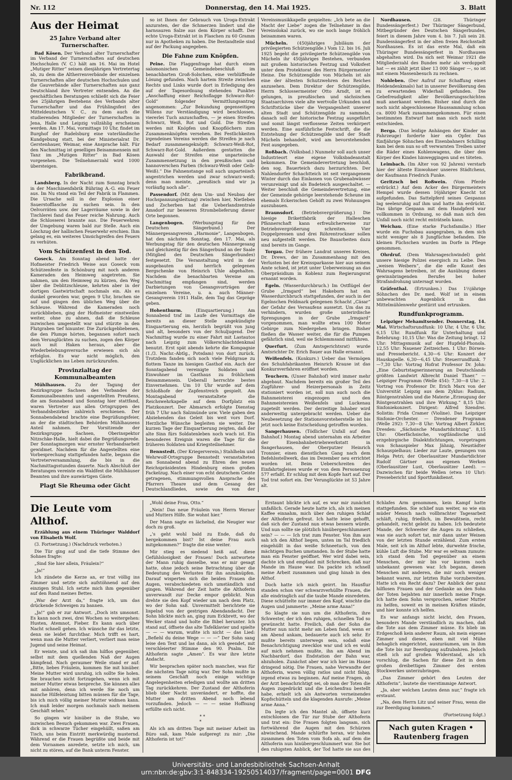Nr. 112 Donnerstag, den 14. Mai 1925. 3. Blatt
Aus der Heimat
25 Jahre Verband alter Turnerschafter.
Bad Kösen. Der Verband alter Turnerschafter im Verband der Turnerschaften auf deutschen Hochschulen (V. C.) hält am 16. Mai im Hotel „Mutiger Ritter“ seinen diesjährigen Vertretertag ab, zu dem die Altherrenverbände der einzelnen Turnerschaften aller deutschen Hochschulen und die Gauverbände aller Turnerschaften aus ganz Deutschland ihre Vertreter entsenden. An die geschäftlichen Beratungen schließt sich die Feier des 25jährigen Bestehens des Verbands alter Turnerschafter und das Frühlingsfest des Mitteldeutschen V. C., zu dem auch die studierenden Mitglieder der Turnerschaften in Jena, Halle und Leipzig vollzählig erscheinen werden. Am 17. Mai, vormittags 10 Uhr, findet im Burghof der Rudelsburg eine vaterländische Kundgebung statt, bei der Ministerialrat Dr. Gerstenhauer, Weimar, eine Ansprache hält. Für den Nachmittag ist geselliges Beisammensein mit Tanz im „Mutigen Ritter“ in Bad Kösen vorgesehen. Die Teilnehmerzahl wird 1000 übersteigen.
Fabrikbrand.
Landsberg. In der Nacht zum Sonntag brach in der Maschinenfabrik Bühring A.-G. ein Feuer aus. Im Nu stand ein Teil der Fabrik in Flammen. Die Ursache soll in der Explosion einer Sauerstofflasche zu suchen sein. In den Oelvorräten usw. der Lagerräume sowie in der Tischlerei fand das Feuer reiche Nahrung. Auch die Schlosserei brannte aus. Die Feuerwehren der Umgebung waren bald zur Stelle. Auch ein Löschzug der hallischen Feuerwehr erschien. Ihm gelang es, ein weiteres Umsichgreifen des Feuers zu verhüten.
Vom Schützenfest in den Tod.
Goseck. Am Sonntag abend hatte der Hofmeister Friedrich Weise aus Goseck vom Schützenfeste in Schönburg mit noch anderen Kameraden den Heimweg angetreten. Sie nahmen, um den Heimweg zu kürzen, den Weg über die Deblitzschleuse, kehrten aber in der dortigen Gastwirtschaft nochmals ein. Als es dunkel geworden war, gegen 9 Uhr, brachen sie auf und gingen den üblichen Weg über die Schleuse. Während die Kameraden noch zurückblieben, ging der Hofmeister einstweilen weiter, ohne zu ahnen, daß die Schleuse inzwischen umgestellt war und stürzte in den Flutgraben tief hinunter. Die Zurückgebliebenen, die den Plumps hörten, begannen sofort nach dem Verunglückten zu suchen, zogen den Körper auch mit Haken heraus, aber die Wiederbelebungsversuche erwiesen sich als erfolglos. Es war nicht möglich, den Unglücklichen ins Leben zurückzurufen.
Provinzialtag der Kommunalbeamten
Mühlhausen. Zu der Tagung der Bezirksgruppe Sachsen des Verbandes der Kommunalbeamten und -angestellten Preußens, die am Sonnabend und Sonntag hier stattfand, waren Vertreter aus allen Ortsgruppen des Verbandsbezirkes zahlreich erschienen. Der Sonnabendabend brachte eine Begrüßungsfeier, an der die städtischen Behörden Mühlhausens Anteil nahmen. Der Vorsitzende der Bezirksgruppe Sachsen, Oberinspektor Nitzschke-Halle, hielt dabei die Begrüßungsrede. Der Sonntagmorgen war ernster Verbandsarbeit gewidmet. Nachdem für die Angestellten eine Vorbesprechung stattgefunden hatte, begann die Vertreterversammlung, die bis in die Nachmittagsstunden dauerte. Nach Abschluß der Beratungen vereinte ein Waldfest die Mühlhäuser Beamten und ihre auswärtigen Gäste.
Plagt Sie Rheuma oder Gicht
so ist Ihnen der Gebrauch von Uroga-Extrakt anzuraten, der die Schmerzen lindert und die harnsauren Salze aus dem Körper schafft. Der echte Uroga-Extrakt ist in Flaschen zu 60 Gramm nur in Apotheken zu haben. Die Bestandteile sind auf der Packung angegeben.
Die Fahne zum Knöpfen.
Peine. Die Flaggenfrage hat durch einen salomonischen Gemeindebeschluß im benachbarten Groß-Solschen, eine verblüffende Lösung gefunden. Nach hartem Streite zwischen Rechts und Links wurde dort in Erledigung des auf der Tagesordnung stehenden Punktes „Anschaffung einer Reichsflagge Schwarz-Rot-Gold“ folgender Vermittlungsantrag angenommen: „Zur Bekundung gegenseitigen Willens zur Verständigung wird beschlossen, viererlei Tuch anzuschaffen, — je einen Streifen Schwarz, Weiß, Rot und Gold. Die Streifen werden mit Knöpfen und Knopflöchern zum Zusammenknöpfen versehen. Bei Festlichkeiten irgendeines Vereins werden die Streifen je nach Bedarf zusammengeknöpft: Schwarz-Weiß-Rot, Schwarz-Rot-Gold. Außerdem gestatten die Auswahl der Streifen eine unparteiische Zusammensetzung in den preußischen und hannoverschen Farben (Schwarz-Weiß oder Gelb-Weiß).“ Die Fahnenstange soll auch unparteiisch angestrichen werden und zwar schwarz-weiß; denn man meinte, „preußisch sind wir ja vorläufig noch alle“.
Passendorf. (Mit dem Um- und Neubau der Hochspannungsleitung) zwischen hier, Nietleben und Zscherben hat die Ueberlandzentrale Amsdorf zur besseren Strombelieferung dieser Orte begonnen.
Langenbogen. (Werbungstag für den Deutschen Sängerbund.) Der Männergesangverein „Harmonie“, Langenbogen, hat den nächsten Sonntag, den 17. Mai, als Werbungstag für den deutschen Männergesang und gleichzeitig für den Sängerbund an der Saale (Mitglied des Deutschen Sängerbundes) festgesetzt. Die Veranstaltung wird in der ausgebauten und herrlich gelegenen Bergschenke von Heinrich Uhle abgehalten. Nachdem die benachbarten Vereine am Nachmittag empfangen sind, werden Darbietungen von Gesangsvorträgen der einzelnen Vereine, u. a. auch Männer-Gesangverein 1911 Halle, dem Tag das Gepräge geben.
Hohenthurm. (Einquartierung.) Am Sonnabend traf im Laufe des Vormittags die bereits an dieser Stelle angekündigte Einquartierung ein, herzlich begrüßt von jung und alt, besonders von der Schuljugend. Der Nachmittag wurde zu einer Fahrt mit Lastautos nach Leipzig zum Völkerschlachtdenkmal benutzt. Erst spät abends kehrte die Kompagnie (1./3. Nachr.-Abtlg., Potsdam) von dort zurück. Trotzdem fanden sich noch viele Feldgraue zu flottem Tanze im hiesigen Gasthof ein. Auch der Sonntagabend vereinigte Soldaten und Einwohner im Gasthaus zu fröhlichem Beisammensein. Ueberall herrschte bestes Einvernehmen. Um 10 Uhr wurde auf dem Schloßhofe der Zapfenstreich gespielt. Am Montagabend veranstaltete die Reichswehrkapelle auf dem Dorfplatz ein Platzkonzert. Der Abmarsch erfolgte Dienstag früh 7 Uhr nach Salzmünde usw. Viele gaben den Abziehenden das Geleit bis weit vors Dorf. Herzliche Wünsche begleiten sie weiter. Die kurzen Tage der Einquartierung zeigten, daß der alte Sinn fürs Soldatenleben noch wach ist. Ein besonderes Ereignis waren die Tage für die früheren Soldaten und Kriegsteilnehmer.
Bennstedt. (Der Kriegerverein,) Stahlhelm und Wehrwolf-Ortsgruppe Bennstedt veranstalteten am Sonnabend abend zu Ehren des neuen Reichspräsidenten Hindenburg einen großen Fackelzug. Nach einer von echt deutschem Geiste getragenen, stimmungsvollen Ansprache des Pfarrers Theare und dem Gesang des Deutschlandliedes, sowie des von der Vereinsmusikkapelle gespielten: „Ich bete an die Macht der Liebe“ zogen die Teilnehmer in das Vereinslokal zurück, wo sie noch lange fröhlich beisammen waren.
Mücheln. (450jähriges Jubiläum der privilegierten Schützengilde.) Vom 12. bis 16. Juli 1925 begeht die privilegierte Schützengilde von Mücheln ihr 450jähriges Bestehen, verbunden mit großem historischen Festzug und Volksfest unter dem Protektorat des Herrn Bürgermeister Heine. Die Schützengilde von Mücheln ist als eine der ältesten Schutzwehren des Reiches anzusehen. Dem Direktor der Schützengilde, Herrn Schlossermeister Otto Arndt, ist es gelungen, in preußischen und sächsischen Staatsarchiven viele alte wertvolle Urkunden und Schriftstücke über die Vergangenheit unserer alten Stadt und Schützengilde zu sammeln, danach soll der historische Festzug ausgeführt und somit längst verflossene Zeiten verkörpert werden. Eine ausführliche Festschrift, die die Entstehung der Schützengilde und der Stadt Mücheln behandelt, wird am bevorstehenden Fest ausgegeben.
Roßbach. (Volksbad.) Nunmehr soll auch unser Industrieort eine eigene Volksbadeanstalt bekommen. Die Gemeindevertretung beschloß, den sog. Bauerteich dazu herzurichten. Der Nahlendorfer Schachtteich ist seit vergangenem Winter durch das Einlassen von Grubenabwässer verunreinigt und als Badeteich ausgeschaltet. — Weiter beschloß die Gemeindevertretung, eine der Gemeinde gehörige leerstehende Scheune im ehemals Eckerischen Gehöft zu zwei Wohnungen auszubauen.
Braunsdorf. (Betriebsvergrößerung.) Die hiesige Brikettfabrik der Halleschen Pfännerschaft kann erfreulicherweise zur Betriebsvergrößerung schreiten. Vier Doppelpressen und drei Röhrentrockner sollen neu aufgestellt werden. Die Bauarbeiten dazu sind bereits im Gange.
Torgau. Der frühere Landrat unseres Kreises, Dr. Drews, der im Zusammenhang mit den Verlusten bei der Kreissparkasse hier aus seinem Amte schied, ist jetzt unter Ueberweisung an das Oberpräsidium in Koblenz zum Regierungsrat ernannt worden.
Egeln. (Wasserdurchbruch.) Im Ostflügel der Grube „Irmgard“ bei Hakeborn hat ein Wasserdurchbruch stattgefunden, der auch in der Egelnschen Feldmark gelegenen Schacht „Cäsar“ der Gefahr des Versaufens aussetzt. Um das zu verhindern, wurden große unterirdische Sprengungen in der Grube „Irmgard“ vorgenommen, man wollte etwa 100 Meter Gebirge zum Niedergehen bringen. Bisher fließen die Wasser weiter, die für die Pumpen gefährlich sind, weil sie Schlemmsand mitführen.
Querfurt. (Zum Amtsgerichtsrat) wurde Amtsrichter Dr. Erich Bauer aus Halle ernannt.
Weißenfels. (Konkurs.) Ueber das Vermögen des Schuhfabrikanten Heinrich Krause ist das Konkursverfahren eröffnet worden.
Teuchern. (Unser Bahnhof) wird immer mehr abgebaut. Nachdem bereits ein großer Teil des Zugführer- und Heizerpersonals in Zeitz stationiert worden ist, soll nun auch noch die Bahnmeisterei eingezogen und den Bahnmeistereien Weißenfels und Luckenau zugeteilt werden. Der derzeitige Inhaber wird anderweitig untergebracht werden. Ueber die Neubesetzung der Stationsvorsteherstelle ist bis jetzt noch keine Entscheidung getroffen worden.
Sangerhausen. (Tödlicher Unfall auf dem Bahnhof.) Montag abend unternahm ein Arbeiter der Eisenbahnbetriebswerkstatt in Sangerhausen, der Oberputzer Heinrich Tronnier, einen dienstlichen Gang nach dem Befehlsstellwerk, das im Dezember neu errichtet worden ist. Beim Ueberschreiten des Einfahrtsgleises wurde er von dem Personenzug 577 erfaßt. Er schlug mit dem Kopfe hart auf. Der Tod trat sofort ein. Der Verunglückte ist 53 Jahre alt.
Nordhausen. (28. Thüringer Bundessängerfest.) Der Thüringer Sängerbund, Mitbegründer des Deutschen Sängerbundes, feiert in diesem Jahre vom 4. bis 7. Juli sein 28. Bundessängerfest in der alten freien Reichsstadt Nordhausen. Es ist das erste Mal, daß ein Thüringer Bundessängerfest in Nordhausen abgehalten wird. Da sich seit Weimar 1921 die Mitgliederzahl des Bundes mehr als verdoppelt hat — es zählt jetzt über 13 000 Sänger —, so ist mit einem Massenbesuch zu rechnen.
Nohleben. (Der Aufruf zur Schaffung eines Heldendenkmals) hat in unserer Bevölkerung den zu erwartenden Widerhall gefunden. Die Gebefreudigkeit aller Bevölkerungsschichten muß anerkannt werden. Bisher sind durch die noch nicht abgeschlossene Haussammlung schon ca. 8000 Mark zusammengekommen. Für einen bestimmten Entwurf hat man sich noch nicht entschieden.
Berga. (Das leidige Anhängen der Kinder an Fahrzeuge) forderte hier ein Opfer. Das fünfjährige Söhnchen des Eisenbahners Schilling kam bei dem nun so oft verwarnten Treiben unter die Räder eines Kohlenwagens, die über den Körper des Kindes hinweggingen und es töteten.
Leimbach. (Im Alter von 92 Jahren) verstarb hier der älteste Einwohner unseres Städtchens, der Kaufmann Friedrich Funke.
Geritzsch bei Roßwein. (Vom Pferde erdrückt.) Auf dem Acker des Bürgermeisters Hempel wurde dessen 16jähriger Knecht tot aufgefunden. Das Sattelpferd seines Gespanns lag seelenruhig auf ihm und hatte ihn erdrückt. Das übrige Gespann mit dem Handpferd war vollkommen in Ordnung, so daß man sich den Unfall noch nicht recht enträtseln kann.
Weichau. (Eine starke Fuchsfamilie.) Hier wurde ein Fuchsbau ausgegraben, in dem sich nicht weniger als 8 Jungfüchse befanden. Die kleinen Füchschen wurden im Dorfe in Pflege genommen.
Ohrdruf. (Dem Wahrsageschwindel) geht unsere hiesige Polizei energisch zu Leibe. Den „weisen Weibern“, die die edle Kunst des Wahrsagens betreiben, ist die Ausübung dieses gewinnbringenden Berufes bei hoher Strafandrohung untersagt worden.
Gräfenthal. (Ertrunken.) Das 1½jährige Söhnchen des Dr. med. Wolf ist in einem unbewachten Augenblick in das Mittelmühlenwehr gestürzt und ertrunken.
Rundfunkprogramm.
Leipziger Mehamitsender. Donnerstag, 14. Mai. Wirtschaftsrundfunk: 10 Uhr, 4 Uhr, 6 Uhr, 6,15 Uhr. Rundfunk für Unterhaltung und Belehrung: 10,15 Uhr: Was die Zeitung bringt. 12 Uhr: Mittagsmusik auf der Hupfeld-Phonola. 12,55 Uhr: Nauener Zeitzeichen. 1 Uhr: Börsen- und Pressebericht. 4,30—6 Uhr: Konzert der Hauskapelle. 6,30—6,45 Uhr: Steuerrundfunk. 7—7,30 Uhr: Vortrag Hofrat Professor Dr. John: „Eine Geburtstagserinnerung an Deutschlands größten Landwirt Albrecht Daniel Thaer.“ — Leipziger Programm (Welle 454): 7,30—8 Uhr: 2. Vortrag von Professor Dr. Erich Marx von der Universität Leipzig aus dem Zyklus: Radium, Röntgenstrahlen und die Materie „Erzeugung der Röntgenstrahlen und ihre Wirkung.“ 8,15 Uhr: Sinfoniekonzert. Dirigent: Alfred Szendrei. Solistin: Frida Cramer (Violine). Das Leipziger Sinfonie-Orchester. — Dresdener Programm (Welle 292): 7,30—8 Uhr: Vortrag Albert Zirkler, Dresden: „Sächsische Mundartdichtung“. 8,15 Uhr: Oberfächsische, vogtländische und erzgebirgische Dialektdichtungen, vorgetragen von Schauspieler Max Jähnig, Neustädter Schauspielhaus; Lieder zur Laute, gesungen von Helga Petri; der Oberlausitzer Mundartdichter Rudolf Gärtner aus eigenen Werken (Oberlausitzer Lust, Oberlausitzer Leed). — Dazwischen für beide Wellen (etwa 10 Uhr): Pressebericht und Sportfunkdienst.
Die Leute vom Althof.
Erzählung aus einem Thüringer Walddorf von Elisabeth Wolf.
(3. Fortsetzung.) (Nachdruck verboten.)
Die Tür ging auf und die tiefe Stimme des Sohnes fragte:
„Sind Sie hier allein, Fräulein?“
„Ja!“
Ich zündete die Kerze an, er trat völlig ins Zimmer und setzte sich aufstöhnend auf den einzigen Stuhl. Ich setzte mich ihm gegenüber auf den Rand meines Bettes.
„War der Arzt da,“ fragte ich, um das drückende Schweigen zu bannen.
„Ja!“ gab er zur Antwort. „Doch ists umsonst. Es kann noch zwei, drei Wochen so weitergehen: Husten, Atemnot, Fieber. Es kann auch über Nacht schnell gehen. Ich wünsche ihr das letzte, denn sie leidet furchtbar. Mich trifft es hart, wenn man die Mutter verliert, verliert man seine Jugend und seine Heimat.
Er weinte, und ich saß ihm hilflos gegenüber, selbst mit dem quellenden Naß der Augen kämpfend. Nach geraumer Weile stand er auf: „Bitte, liebes Fräulein, kommen Sie mit hinüber. Meine Mutter wird unruhig, ich sollte Sie holen. Sie brauchen nicht fortzugehen, wenn ich mit meiner Mutter etwas bespreche. Sie können alles mit anhören, denn ich werde Sie noch um manche Hilfeleistung bitten müssen für die Tage, bis ich mich völlig meiner Mutter widmen kann. Ich muß leider morgen nochmals nach meinem Geschäft sehen.“
So gingen wir hinüber in die Stube, wo inzwischen Besuch gekommen war. Zwei Frauen, dick in schwarze Tücher eingehüllt, saßen am Tisch, uns beim Eintritt merkwürdig musternd. Während er die Frauen begrüßte und beide mit dem Vornamen anredete, setzte ich mich, um nicht zu stören, auf die Bank unterm Fenster.
„Wohl deine Frau, Otto.“
„Nein! Das neue Fräulein von Herrn Werner und Mutters Hilfe. Sie wohnt hier.“
Der Mann sagte es lächelnd, die Neugier war doch zu groß.
„'s geht wohl bald zu Ende, daß du hergekommen bist? Ist deine Frau auch mitgekommen?“ fragte die eine weiter.
Mir stieg es siedend heiß auf, diese Gefühlslosigkeit der Frauen! Doch antwortete der Mann ruhig dasselbe, was er mir gesagt hatte, ohne jedoch seine Betrachtung über die Bedeutung des Verlustes für ihn anzuknüpfen. Darauf wisperten sich die beiden Frauen die Augen, verabschiedeten sich umständlich und gingen. Während der Zeit hatte die Althoferin unverwandt zur Decke empor geblickt. Nun drehte sie den Kopf wieder um nach dem Platz, wo der Sohn saß. Unvermittelt berichtete sie lispelnd von der gestrigen Abendandacht. Der Sohn blickte mich an, ging zum Eckbrett, wo der Wecker stand und holte die Bibel herunter. Ich stand auf, öffnete das alte Tafelklavier und spielte — — — warum, wußte ich nicht — das Lied: „Befiehl du deine Wege — — —“ Der Sohn sang leise den Text und las dann, als ich geendet, mit verschleierter Stimme den 90. Psalm. Die Althoferin sagte „Amen“. Es war ihre letzte Andacht.
Wir besprachen später noch manches, was für die nächsten Tage nötig war. Der Sohn mußte in seinem Geschäft noch einige wichtige Angelegenheiten erledigen und wollte am dritten Tag zurückkehren. Der Zustand der Althoferin blieb über Nacht unverändert, er hoffte, die Mutter am dritten Abend noch lebend vorzufinden. Jedoch — — — seine Hoffnung erfüllte sich nicht.
* *
*
Als ich am dritten Tage mit meiner Arbeit im Büro saß, kam Male aufgeregt zu mir: „Die Althoferin ist tot!“
Erstaunt blickte ich auf, es war mir zunächst unfaßlich. Gerade heute hatte ich, als ich meinen Kaffee einnahm, mich über den ruhigen Schlaf der Althoferin gefreut. Ich hatte leise gehofft, daß sich der Zustand nun etwas bessern würde. Und nun sollte sie plötzlich hinübergeschlummert sein? — — — Ich trat zum Fenster. Von ihm aus sah ich den Althof liegen, unten im Tal friedlich eingehüllt in das weiße Schneetuch, von den mächtigen Buchen umstanden. In der Stube hatte man ein Fenster geöffnet. Wer wird dabei sein, dachte ich und empfand mit Schrecken, daß nur Mande im Hause war. Da packte ich schnell meine Arbeit zusammen und ging hinab in den Althof.
Doch hatte ich mich geirrt. Im Hausflur standen schon vier schwarzverhüllte Frauen, die alle eindringlich auf die taube Mande einredeten. Diese schüttelte nur immer den Kopf, wischte die Augen und jammerte: „Meine arme Anna!“
So klagte sie nun um die Althoferin, ihre Schwester, der ich den ruhigen, schnellen Tod so gewünscht hatte. Freilich, daß der Sohn die Mutter nun nicht mehr am Leben fand, wenn er am Abend ankam, bedauerte auch ich sehr. Er mußte bereits unterwegs sein, sodaß eine Benachrichtigung zwecklos war und ich es wohl auf mich nehmen mußte, ihn am Abend im Nachbardorf, das Endstation der Bahn war, abzuholen. Zunächst aber war ich hier im Hause dringend nötig. Die Frauen, nahe Verwandte der Althoferin, waren völlig ratlos und nicht fähig, irgend etwas zu beginnen. Auf meine Fragen, ob der Arzt benachrichtigt sei, ob man der Toten die Augen zugedrückt und die Leichenfrau bestellt habe, erhielt ich als Antworten verneinendes Kopfschütteln und die klagenden Ausrufe: „Meine arme Anna.“
Da legte ich den Mantel ab, öffnete kurz entschlossen die Tür zur Stube der Althoferin und trat ein: Die Frauen folgten langsam, sich fortwährend die Augen mit den Schürzen abwischend. Mande schlürfte heran, wir hoben zusammen den Toten vom Sofa ab, auf dem die Althoferin nun hinübergeschlummert war. Sie bot den ruhigsten Anblick, der Tod hatte sie aus des Schlafes Arm genommen, kein Kampf hatte stattgefunden. Sie schlief nun weiter, so wie ein müder Mensch nach vollbrachter Tagesarbeit schläft, ruhig, friedlich, im Bewußtsein, recht gehandelt, recht gelebt zu haben. Ich bedeutete Mande, der Schwester die Augen zu schließen, was sie auch sofort tat, mir dann unter Weinen von der letzten Stunde erzählend. Zum ersten Male, seit ich im Althof lebte, durwehte frische, kühle Luft die Stube. Mir war es seltsam zumute: ich stand dem Tod gegenüber an einem Menschen, der mir bis vor kurzem noch unbekannt gewesen war. Ich begann, diesen Menschen mit anderen, die mir noch weniger bekannt waren, zur letzten Ruhe vorzubereiten. Hatte ich ein Recht dazu? Der Anblick der ganz hilflosen Frauen und der Gedanke an den Sohn der Toten bejahten mir innerlich meine Frage. Ich hatte dem Sohn versprochen, seiner Mutter zu helfen, soweit es in meinen Kräften stände, und hier konnte ich helfen.
Es war anfangs nicht leicht, den Frauen, besonders Mande verständlich zu machen, daß die Tote aus dem Zimmer müsse. Es blieb im Erdgeschoß kein anderer Raum, als mein eigenes Zimmer und dieses, eben mit viel Mühe behaglich eingerichtet, auszuräumen, um in ihm die Tote bis zur Beerdigung aufzubahren. Jedoch stieß ich auf großen Widerstand, als ich vorschlug, die Sachen für diese Zeit in dem großen dreibettigen Zimmer des ersten Stockwerkes unterzubringen.
„Das Zimmer gehört den Leuten der Althoferin“, lautete die vierstimmige Antwort.
„Ja, aber welchen Leuten denn nur,“ fragte ich erstaunt.
„Na, dem Herrn Litz und seiner Frau, wenn die zur Beerdigung kommen.“
(Fortsetzung folgt.)
Nach guten Kragen • Rautenberg fragen
Universitäts- und Landesbibliothek Sachsen-Anhalt
urn:nbn:de:gbv:3:1-848334-19250514037/fragment/page=0001 DFG